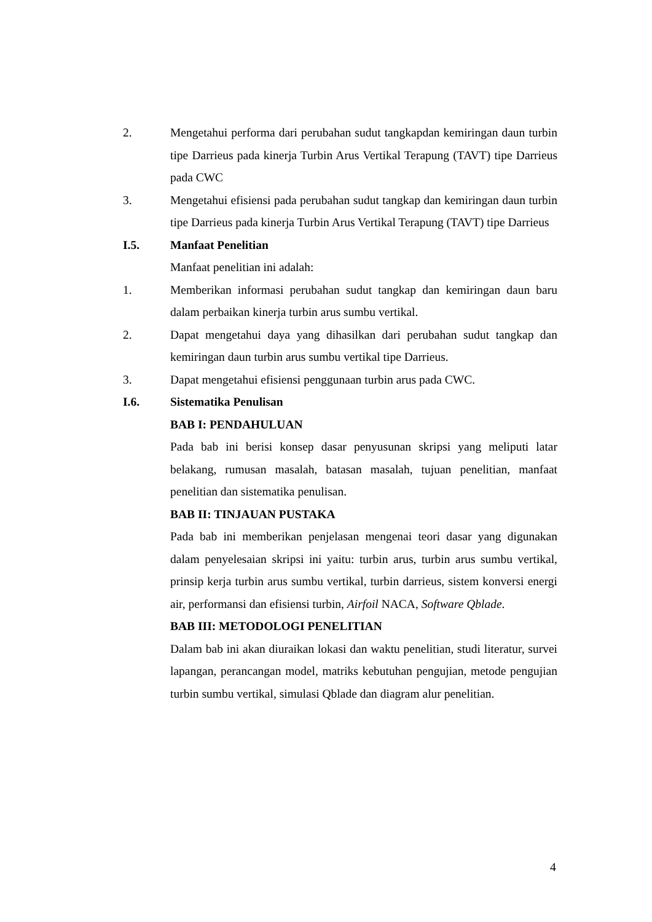2. Mengetahui performa dari perubahan sudut tangkapdan kemiringan daun turbin tipe Darrieus pada kinerja Turbin Arus Vertikal Terapung (TAVT) tipe Darrieus pada CWC
3. Mengetahui efisiensi pada perubahan sudut tangkap dan kemiringan daun turbin tipe Darrieus pada kinerja Turbin Arus Vertikal Terapung (TAVT) tipe Darrieus
I.5. Manfaat Penelitian
Manfaat penelitian ini adalah:
1. Memberikan informasi perubahan sudut tangkap dan kemiringan daun baru dalam perbaikan kinerja turbin arus sumbu vertikal.
2. Dapat mengetahui daya yang dihasilkan dari perubahan sudut tangkap dan kemiringan daun turbin arus sumbu vertikal tipe Darrieus.
3. Dapat mengetahui efisiensi penggunaan turbin arus pada CWC.
I.6. Sistematika Penulisan
BAB I: PENDAHULUAN
Pada bab ini berisi konsep dasar penyusunan skripsi yang meliputi latar belakang, rumusan masalah, batasan masalah, tujuan penelitian, manfaat penelitian dan sistematika penulisan.
BAB II: TINJAUAN PUSTAKA
Pada bab ini memberikan penjelasan mengenai teori dasar yang digunakan dalam penyelesaian skripsi ini yaitu: turbin arus, turbin arus sumbu vertikal, prinsip kerja turbin arus sumbu vertikal, turbin darrieus, sistem konversi energi air, performansi dan efisiensi turbin, Airfoil NACA, Software Qblade.
BAB III: METODOLOGI PENELITIAN
Dalam bab ini akan diuraikan lokasi dan waktu penelitian, studi literatur, survei lapangan, perancangan model, matriks kebutuhan pengujian, metode pengujian turbin sumbu vertikal, simulasi Qblade dan diagram alur penelitian.
4